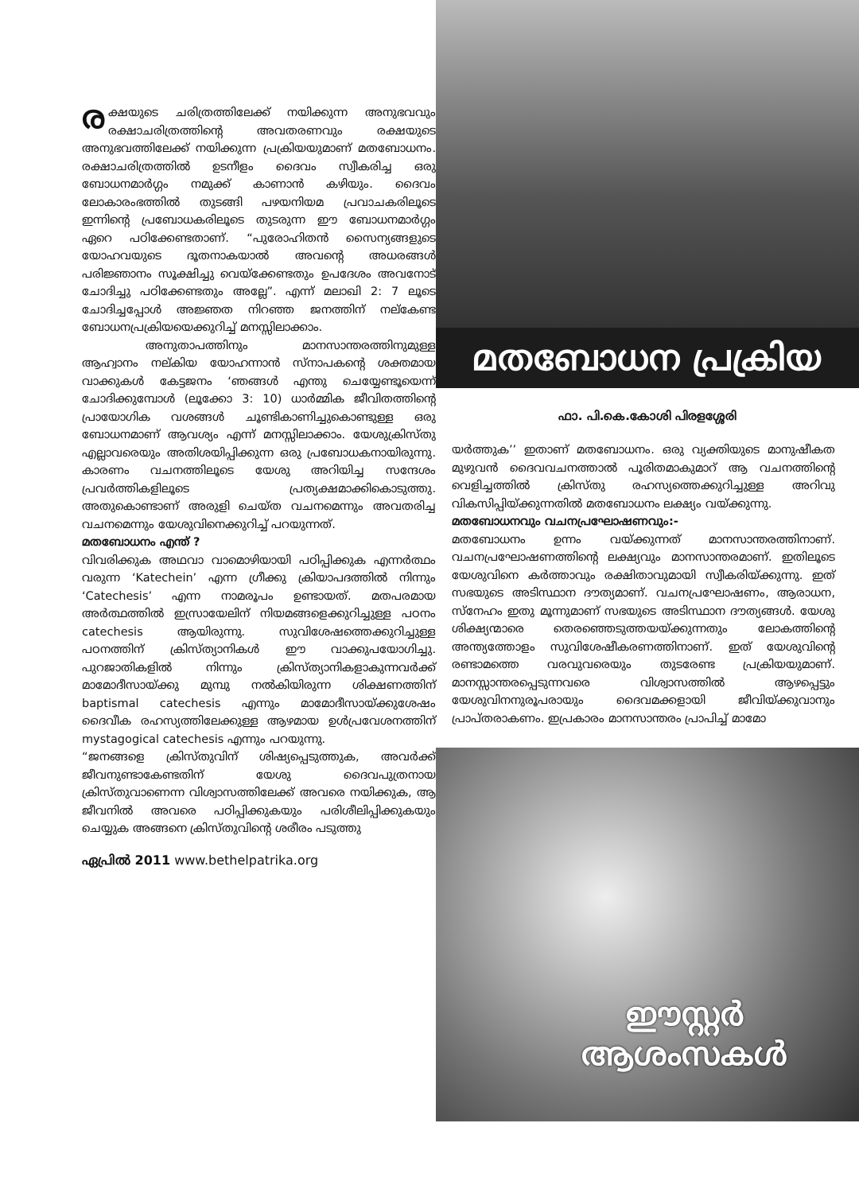രക്ഷയുടെ ചരിത്രത്തിലേക്ക് നയിക്കുന്ന അനുഭവവും രക്ഷാചരിത്രത്തിന്റെ അവതരണവും രക്ഷയുടെ അനുഭവത്തിലേക്ക് നയിക്കുന്ന പ്രക്രിയയുമാണ് മതബോധനം. രക്ഷാചരിത്രത്തിൽ ഉടനീളം ദൈവം സ്വീകരിച്ച ഒരു ബോധനമാർഗ്ഗം നമുക്ക് കാണാൻ കഴിയും. ദൈവം ലോകാരംഭത്തിൽ തുടങ്ങി പഴയനിയമ പ്രവാചകരിലൂടെ ഇന്നിന്റെ പ്രബോധകരിലൂടെ തുടരുന്ന ഈ ബോധനമാർഗ്ഗം ഏറെ പഠിക്കേണ്ടതാണ്. “പുരോഹിതൻ സൈന്യങ്ങളുടെ യോഹവയുടെ ദൂതനാകയാൽ അവന്റെ അധരങ്ങൾ പരിജ്ഞാനം സൂക്ഷിച്ചു വെയ്ക്കേണ്ടതും ഉപദേശം അവനോട് ചോദിച്ചു പഠിക്കേണ്ടതും അല്ലേ”. എന്ന് മലാഖി 2: 7 ലൂടെ ചോദിച്ചപ്പോൾ അജ്ഞത നിറഞ്ഞ ജനത്തിന് നല്കേണ്ട ബോധനപ്രക്രിയയെക്കുറിച്ച് മനസ്സിലാക്കാം.
അനുതാപത്തിനും മാനസാന്തരത്തിനുമുള്ള ആഹ്വാനം നല്കിയ യോഹന്നാൻ സ്നാപകന്റെ ശക്തമായ വാക്കുകൾ കേട്ടജനം ‘ഞങ്ങൾ എന്തു ചെയ്യേണ്ടൂയെന്ന് ചോദിക്കുമ്പോൾ (ലൂക്കോ 3: 10) ധാർമ്മിക ജീവിതത്തിന്റെ പ്രായോഗിക വശങ്ങൾ ചൂണ്ടികാണിച്ചുകൊണ്ടുള്ള ഒരു ബോധനമാണ് ആവശ്യം എന്ന് മനസ്സിലാക്കാം. യേശുക്രിസ്തു എല്ലാവരെയും അതിശയിപ്പിക്കുന്ന ഒരു പ്രബോധകനായിരുന്നു. കാരണം വചനത്തിലൂടെ യേശു അറിയിച്ച സന്ദേശം പ്രവർത്തികളിലൂടെ പ്രത്യക്ഷമാക്കികൊടുത്തു. അതുകൊണ്ടാണ് അരുളി ചെയ്ത വചനമെന്നും അവതരിച്ച വചനമെന്നും യേശുവിനെക്കുറിച്ച് പറയുന്നത്.
മതബോധനം എന്ത് ?
വിവരിക്കുക അഥവാ വാമൊഴിയായി പഠിപ്പിക്കുക എന്നർത്ഥം വരുന്ന ‘Katechein’ എന്ന ഗ്രീക്കു ക്രിയാപദത്തിൽ നിന്നും ‘Catechesis’ എന്ന നാമരൂപം ഉണ്ടായത്. മതപരമായ അർത്ഥത്തിൽ ഇസ്രായേലിന് നിയമങ്ങളെക്കുറിച്ചുള്ള പഠനം catechesis ആയിരുന്നു. സുവിശേഷത്തെക്കുറിച്ചുള്ള പഠനത്തിന് ക്രിസ്ത്യാനികൾ ഈ വാക്കുപയോഗിച്ചു. പുറജാതികളിൽ നിന്നും ക്രിസ്ത്യാനികളാകുന്നവർക്ക് മാമോദീസായ്ക്കു മുമ്പു നൽകിയിരുന്ന ശിക്ഷണത്തിന് baptismal catechesis എന്നും മാമോദീസായ്ക്കുശേഷം ദൈവീക രഹസ്യത്തിലേക്കുള്ള ആഴമായ ഉൾപ്രവേശനത്തിന് mystagogical catechesis എന്നും പറയുന്നു.
“ജനങ്ങളെ ക്രിസ്തുവിന് ശിഷ്യപ്പെടുത്തുക, അവർക്ക് ജീവനുണ്ടാകേണ്ടതിന് യേശു ദൈവപുത്രനായ ക്രിസ്തുവാണെന്ന വിശ്വാസത്തിലേക്ക് അവരെ നയിക്കുക, ആ ജീവനിൽ അവരെ പഠിപ്പിക്കുകയും പരിശീലിപ്പിക്കുകയും ചെയ്യുക അങ്ങനെ ക്രിസ്തുവിന്റെ ശരീരം പടുത്തു
ഏപ്രിൽ 2011 www.bethelpatrika.org
മതബോധന പ്രക്രിയ
ഫാ. പി.കെ.കോശി പിരളശ്ശേരി
യർത്തുക’’ ഇതാണ് മതബോധനം. ഒരു വ്യക്തിയുടെ മാനുഷീകത മുഴുവൻ ദൈവവചനത്താൽ പൂരിതമാകുമാറ് ആ വചനത്തിന്റെ വെളിച്ചത്തിൽ ക്രിസ്തു രഹസ്യത്തെക്കുറിച്ചുള്ള അറിവു വികസിപ്പിയ്ക്കുന്നതിൽ മതബോധനം ലക്ഷ്യം വയ്ക്കുന്നു.
മതബോധനവും വചനപ്രഘോഷണവും:-
മതബോധനം ഉന്നം വയ്ക്കുന്നത് മാനസാന്തരത്തിനാണ്. വചനപ്രഘോഷണത്തിന്റെ ലക്ഷ്യവും മാനസാന്തരമാണ്. ഇതിലൂടെ യേശുവിനെ കർത്താവും രക്ഷിതാവുമായി സ്വീകരിയ്ക്കുന്നു. ഇത് സഭയുടെ അടിസ്ഥാന ദൗത്യമാണ്. വചനപ്രഘോഷണം, ആരാധന, സ്നേഹം ഇതു മൂന്നുമാണ് സഭയുടെ അടിസ്ഥാന ദൗത്യങ്ങൾ. യേശു ശിക്ഷ്യന്മാരെ തെരഞ്ഞെടുത്തയയ്ക്കുന്നതും ലോകത്തിന്റെ അന്ത്യത്തോളം സുവിശേഷീകരണത്തിനാണ്. ഇത് യേശുവിന്റെ രണ്ടാമത്തെ വരവുവരെയും തുടരേണ്ട പ്രക്രിയയുമാണ്. മാനസ്സാന്തരപ്പെടുന്നവരെ വിശ്വാസത്തിൽ ആഴപ്പെട്ടും യേശുവിനനുരൂപരായും ദൈവമക്കളായി ജീവിയ്ക്കുവാനും പ്രാപ്തരാകണം. ഇപ്രകാരം മാനസാന്തരം പ്രാപിച്ച് മാമോ
ഈസ്റ്റർ
ആശംസകൾ